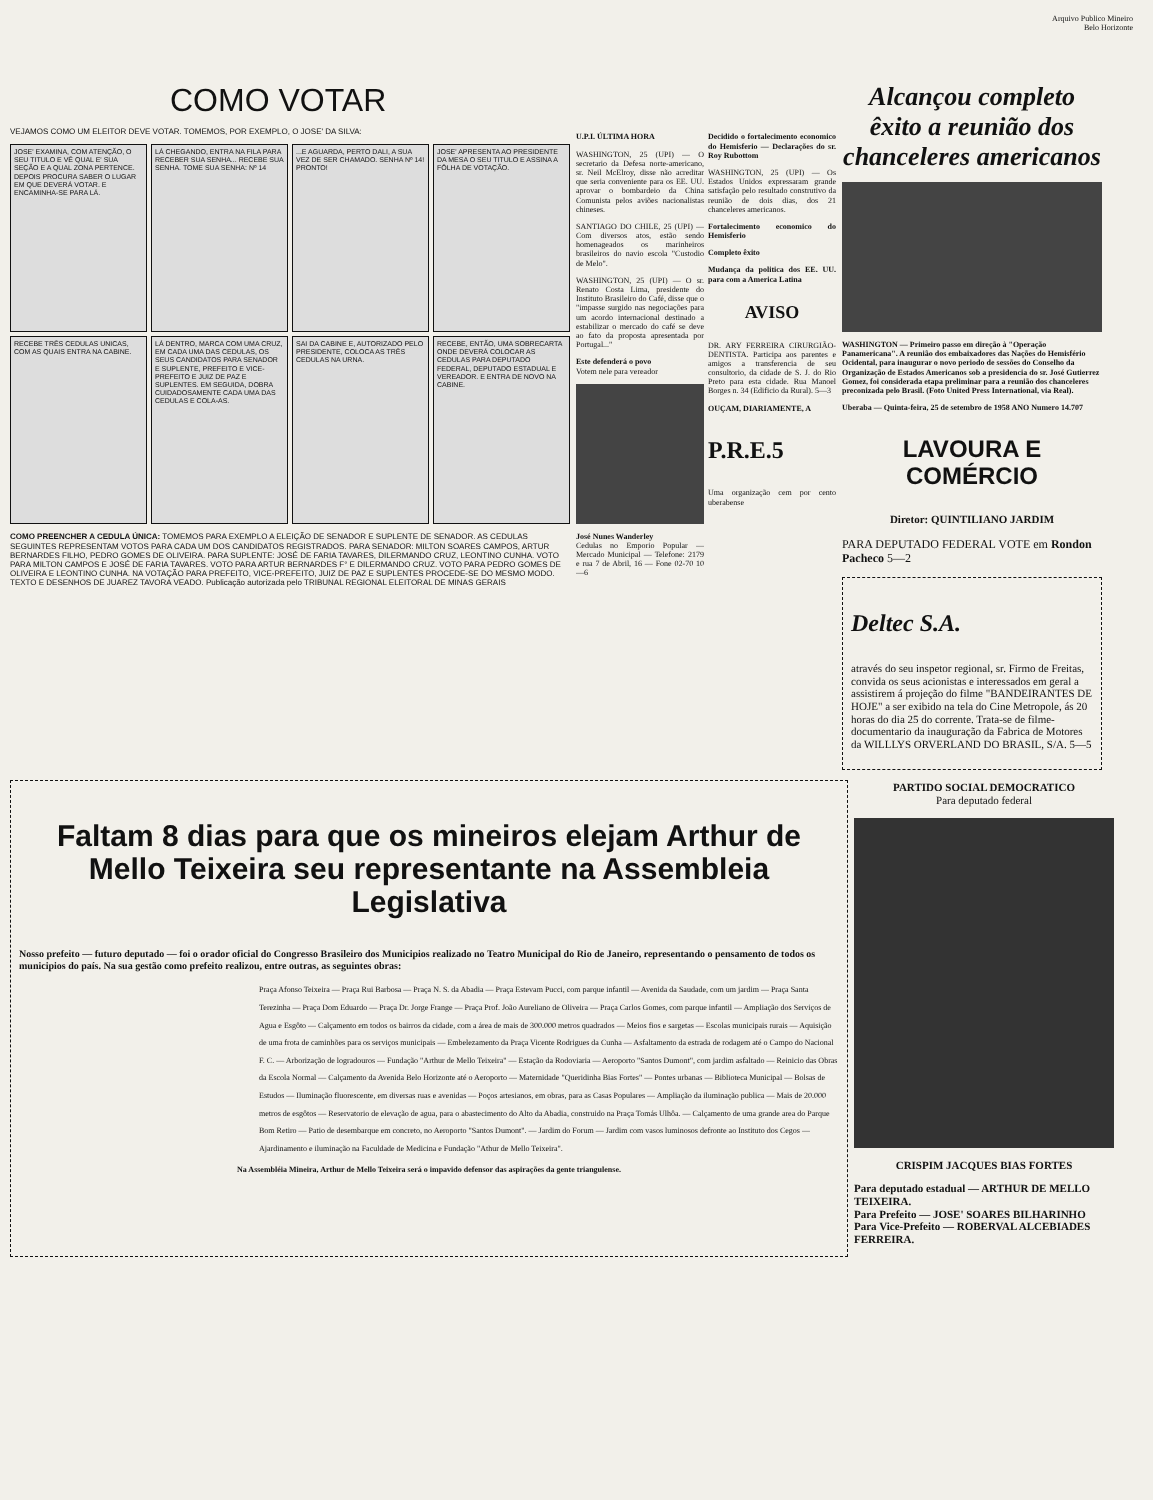Arquivo Publico Mineiro
Belo Horizonte
COMO VOTAR
VEJAMOS COMO UM ELEITOR DEVE VOTAR. TOMEMOS, POR EXEMPLO, O JOSE' DA SILVA:
JOSE' EXAMINA, COM ATENÇÃO, O SEU TITULO E VÊ QUAL E' SUA SEÇÃO E A QUAL ZONA PERTENCE. DEPOIS PROCURA SABER O LUGAR EM QUE DEVERÁ VOTAR. E ENCAMINHA-SE PARA LÁ.
LÁ CHEGANDO, ENTRA NA FILA PARA RECEBER SUA SENHA... RECEBE SUA SENHA. TOME SUA SENHA: Nº 14
...E AGUARDA, PERTO DALI, A SUA VEZ DE SER CHAMADO. SENHA Nº 14! PRONTO!
JOSE' APRESENTA AO PRESIDENTE DA MESA O SEU TITULO E ASSINA A FÔLHA DE VOTAÇÃO.
RECEBE TRÊS CEDULAS UNICAS, COM AS QUAIS ENTRA NA CABINE.
LÁ DENTRO, MARCA COM UMA CRUZ, EM CADA UMA DAS CEDULAS, OS SEUS CANDIDATOS PARA SENADOR E SUPLENTE, PREFEITO E VICE-PREFEITO E JUIZ DE PAZ E SUPLENTES. EM SEGUIDA, DOBRA CUIDADOSAMENTE CADA UMA DAS CEDULAS E COLA-AS.
SAI DA CABINE E, AUTORIZADO PELO PRESIDENTE, COLOCA AS TRÊS CEDULAS NA URNA.
RECEBE, ENTÃO, UMA SOBRECARTA ONDE DEVERÁ COLOCAR AS CEDULAS PARA DEPUTADO FEDERAL, DEPUTADO ESTADUAL E VEREADOR. E ENTRA DE NOVO NA CABINE.
COMO PREENCHER A CEDULA ÚNICA: TOMEMOS PARA EXEMPLO A ELEIÇÃO DE SENADOR E SUPLENTE DE SENADOR. AS CEDULAS SEGUINTES REPRESENTAM VOTOS PARA CADA UM DOS CANDIDATOS REGISTRADOS. PARA SENADOR: MILTON SOARES CAMPOS, ARTUR BERNARDES FILHO, PEDRO GOMES DE OLIVEIRA. PARA SUPLENTE: JOSÉ DE FARIA TAVARES, DILERMANDO CRUZ, LEONTINO CUNHA. VOTO PARA MILTON CAMPOS E JOSÉ DE FARIA TAVARES. VOTO PARA ARTUR BERNARDES F° E DILERMANDO CRUZ. VOTO PARA PEDRO GOMES DE OLIVEIRA E LEONTINO CUNHA. NA VOTAÇÃO PARA PREFEITO, VICE-PREFEITO, JUIZ DE PAZ E SUPLENTES PROCEDE-SE DO MESMO MODO. TEXTO E DESENHOS DE JUAREZ TAVORA VEADO. Publicação autorizada pelo TRIBUNAL REGIONAL ELEITORAL DE MINAS GERAIS
U.P.I. ÚLTIMA HORA
WASHINGTON, 25 (UPI) — O secretario da Defesa norte-americano, sr. Neil McElroy, disse não acreditar que seria conveniente para os EE. UU. aprovar o bombardeio da China Comunista pelos aviões nacionalistas chineses.
SANTIAGO DO CHILE, 25 (UPI) — Com diversos atos, estão sendo homenageados os marinheiros brasileiros do navio escola "Custodio de Melo".
WASHINGTON, 25 (UPI) — O sr. Renato Costa Lima, presidente do Instituto Brasileiro do Café, disse que o "impasse surgido nas negociações para um acordo internacional destinado a estabilizar o mercado do café se deve ao fato da proposta apresentada por Portugal..."
Este defenderá o povo
Votem nele para vereador
José Nunes Wanderley
Cedulas no Emporio Popular — Mercado Municipal — Telefone: 2179 e rua 7 de Abril, 16 — Fone 02-70 10—6
Decidido o fortalecimento economico do Hemisferio — Declarações do sr. Roy Rubottom
WASHINGTON, 25 (UPI) — Os Estados Unidos expressaram grande satisfação pelo resultado construtivo da reunião de dois dias, dos 21 chanceleres americanos.
Fortalecimento economico do Hemisferio
Completo êxito
Mudança da politica dos EE. UU. para com a America Latina
AVISO
DR. ARY FERREIRA CIRURGIÃO-DENTISTA. Participa aos parentes e amigos a transferencia de seu consultorio, da cidade de S. J. do Rio Preto para esta cidade. Rua Manoel Borges n. 34 (Edificio da Rural). 5—3
OUÇAM, DIARIAMENTE, A
P.R.E.5
Uma organização cem por cento uberabense
Alcançou completo êxito a reunião dos chanceleres americanos
WASHINGTON — Primeiro passo em direção à "Operação Panamericana". A reunião dos embaixadores das Nações do Hemisfério Ocidental, para inaugurar o novo periodo de sessões do Conselho da Organização de Estados Americanos sob a presidencia do sr. José Gutierrez Gomez, foi considerada etapa preliminar para a reunião dos chanceleres preconizada pelo Brasil. (Foto United Press International, via Real).
Uberaba — Quinta-feira, 25 de setembro de 1958 ANO Numero 14.707
LAVOURA E COMÉRCIO
Diretor: QUINTILIANO JARDIM
PARA DEPUTADO FEDERAL VOTE em Rondon Pacheco 5—2
Deltec S.A.
através do seu inspetor regional, sr. Firmo de Freitas, convida os seus acionistas e interessados em geral a assistirem á projeção do filme "BANDEIRANTES DE HOJE" a ser exibido na tela do Cine Metropole, ás 20 horas do dia 25 do corrente. Trata-se de filme-documentario da inauguração da Fabrica de Motores da WILLLYS ORVERLAND DO BRASIL, S/A. 5—5
Faltam 8 dias para que os mineiros elejam Arthur de Mello Teixeira seu representante na Assembleia Legislativa
Nosso prefeito — futuro deputado — foi o orador oficial do Congresso Brasileiro dos Municipios realizado no Teatro Municipal do Rio de Janeiro, representando o pensamento de todos os municipios do país. Na sua gestão como prefeito realizou, entre outras, as seguintes obras:
Praça Afonso Teixeira — Praça Rui Barbosa — Praça N. S. da Abadia — Praça Estevam Pucci, com parque infantil — Avenida da Saudade, com um jardim — Praça Santa Terezinha — Praça Dom Eduardo — Praça Dr. Jorge Frange — Praça Prof. João Aureliano de Oliveira — Praça Carlos Gomes, com parque infantil — Ampliação dos Serviços de Agua e Esgôto — Calçamento em todos os bairros da cidade, com a área de mais de 300.000 metros quadrados — Meios fios e sargetas — Escolas municipais rurais — Aquisição de uma frota de caminhões para os serviços municipais — Embelezamento da Praça Vicente Rodrigues da Cunha — Asfaltamento da estrada de rodagem até o Campo do Nacional F. C. — Arborização de logradouros — Fundação "Arthur de Mello Teixeira" — Estação da Rodoviaria — Aeroporto "Santos Dumont", com jardim asfaltado — Reinicio das Obras da Escola Normal — Calçamento da Avenida Belo Horizonte até o Aeroporto — Maternidade "Queridinha Bias Fortes" — Pontes urbanas — Biblioteca Municipal — Bolsas de Estudos — Iluminação fluorescente, em diversas ruas e avenidas — Poços artesianos, em obras, para as Casas Populares — Ampliação da iluminação publica — Mais de 20.000 metros de esgôtos — Reservatorio de elevação de agua, para o abastecimento do Alto da Abadia, construido na Praça Tomás Ulhôa. — Calçamento de uma grande area do Parque Bom Retiro — Patio de desembarque em concreto, no Aeroporto "Santos Dumont". — Jardim do Forum — Jardim com vasos luminosos defronte ao Instituto dos Cegos — Ajardinamento e iluminação na Faculdade de Medicina e Fundação "Athur de Mello Teixeira".
Na Assembléia Mineira, Arthur de Mello Teixeira será o impavido defensor das aspirações da gente triangulense.
PARTIDO SOCIAL DEMOCRATICO
Para deputado federal
CRISPIM JACQUES BIAS FORTES
Para deputado estadual — ARTHUR DE MELLO TEIXEIRA.
Para Prefeito — JOSE' SOARES BILHARINHO
Para Vice-Prefeito — ROBERVAL ALCEBIADES FERREIRA.